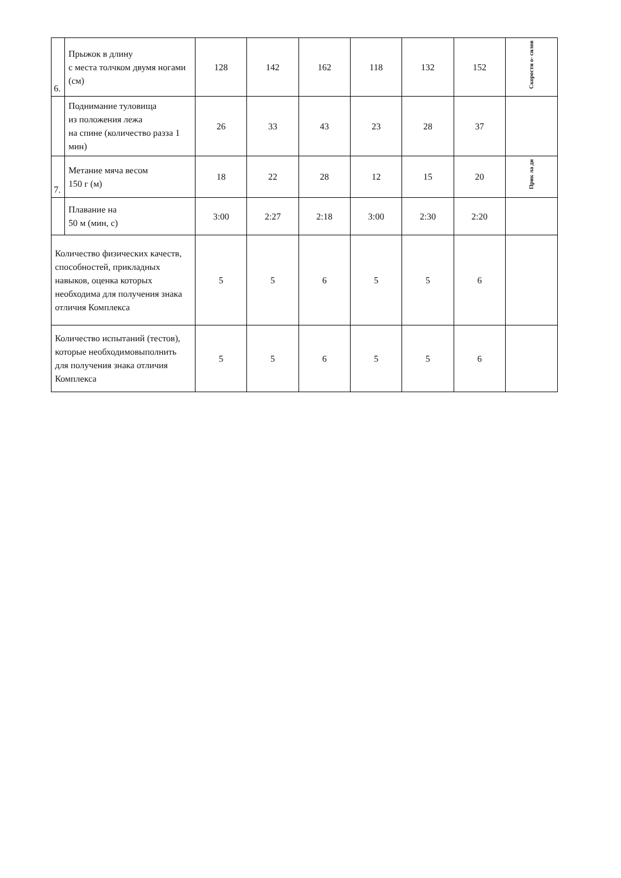| 6. | Прыжок в длину с места толчком двумя ногами (см) | 128 | 142 | 162 | 118 | 132 | 152 | Скоростн о- силов |
| | Поднимание туловища из положения лежа на спине (количество разза 1 мин) | 26 | 33 | 43 | 23 | 28 | 37 | |
| 7. | Метание мяча весом 150 г (м) | 18 | 22 | 28 | 12 | 15 | 20 | Прик ла дн |
| | Плавание на 50 м (мин, с) | 3:00 | 2:27 | 2:18 | 3:00 | 2:30 | 2:20 | |
| Количество физических качеств, способностей, прикладных навыков, оценка которых необходима для получения знака отличия Комплекса | | 5 | 5 | 6 | 5 | 5 | 6 | |
| Количество испытаний (тестов), которые необходимовыполнить для получения знака отличия Комплекса | | 5 | 5 | 6 | 5 | 5 | 6 | |